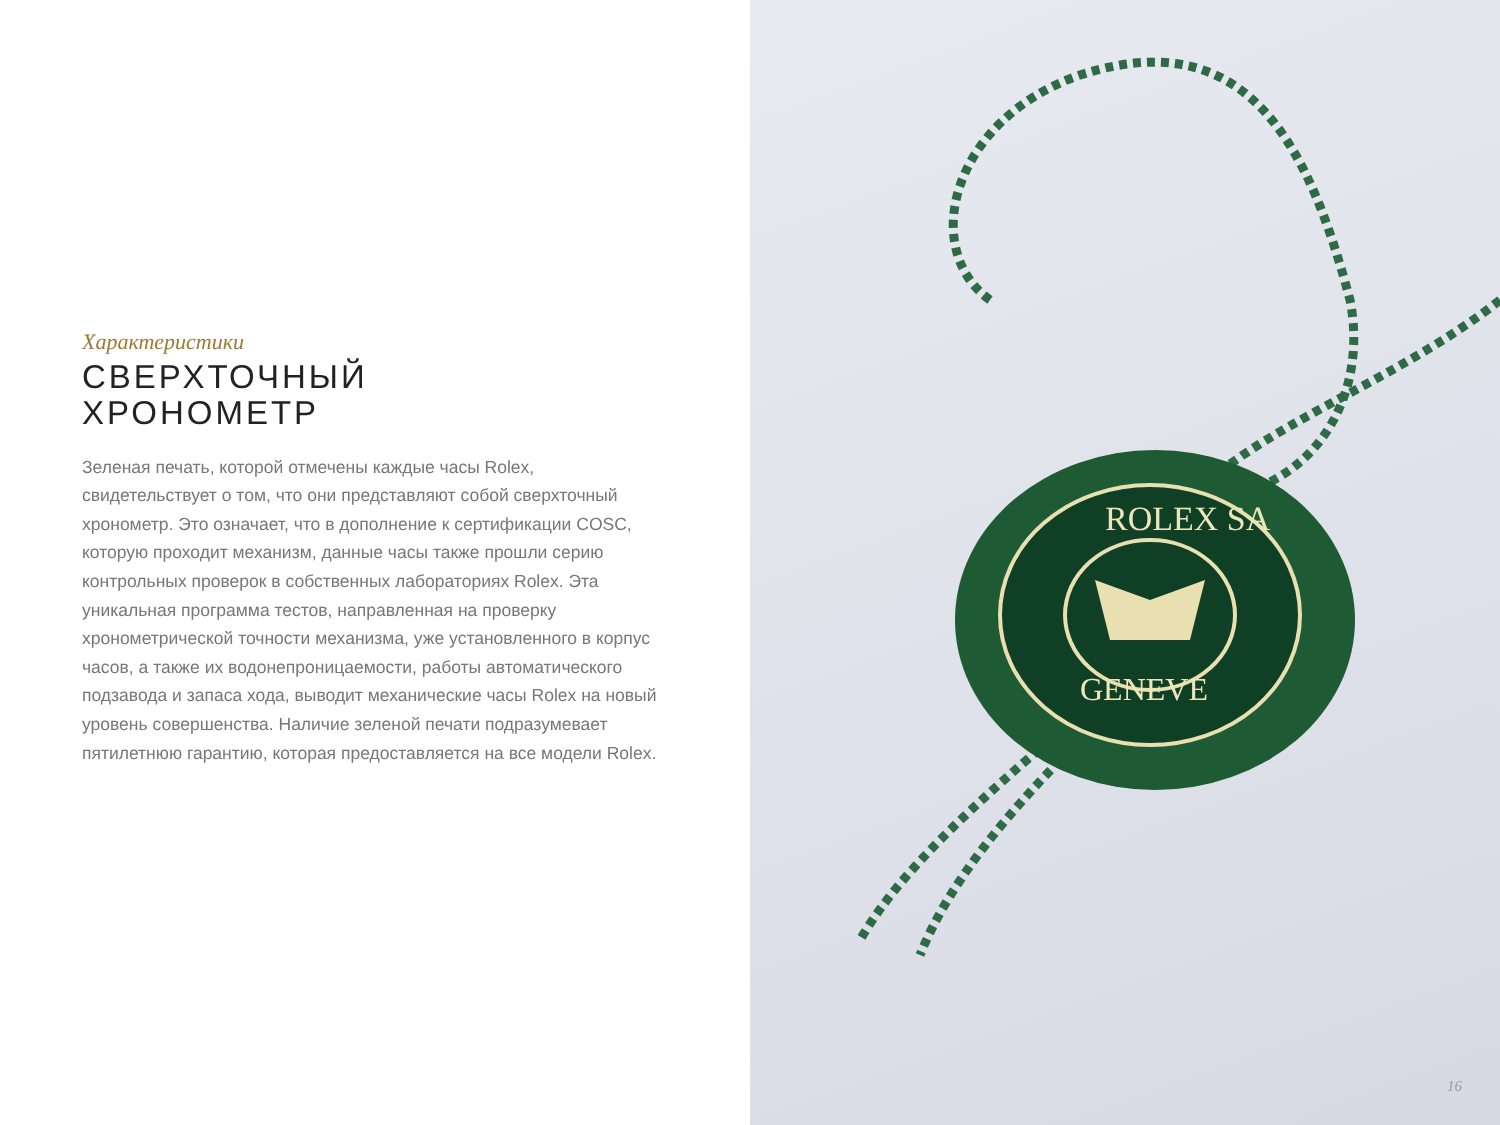Характеристики
СВЕРХТОЧНЫЙ
ХРОНОМЕТР
Зеленая печать, которой отмечены каждые часы Rolex, свидетельствует о том, что они представляют собой сверхточный хронометр. Это означает, что в дополнение к сертификации COSC, которую проходит механизм, данные часы также прошли серию контрольных проверок в собственных лабораториях Rolex. Эта уникальная программа тестов, направленная на проверку хронометрической точности механизма, уже установленного в корпус часов, а также их водонепроницаемости, работы автоматического подзавода и запаса хода, выводит механические часы Rolex на новый уровень совершенства. Наличие зеленой печати подразумевает пятилетнюю гарантию, которая предоставляется на все модели Rolex.
ROLEX SA
GENEVE
16